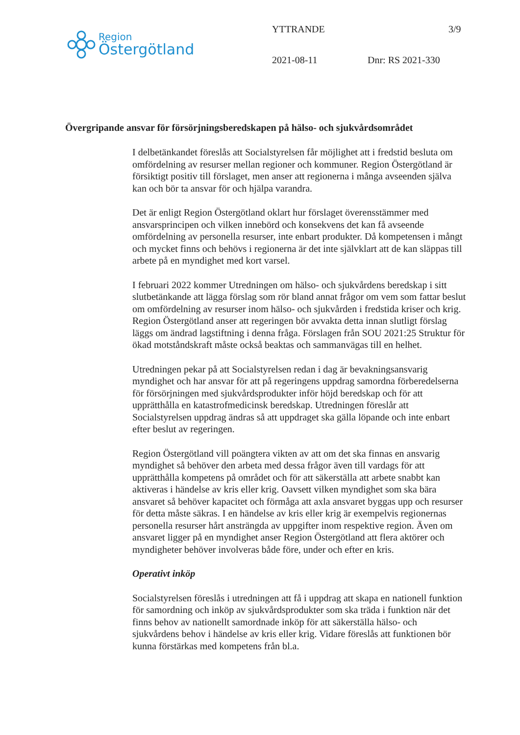Region
Östergötland
YTTRANDE 3/9
2021-08-11 Dnr: RS 2021-330
Övergripande ansvar för försörjningsberedskapen på hälso- och sjukvårdsområdet
I delbetänkandet föreslås att Socialstyrelsen får möjlighet att i fredstid besluta om omfördelning av resurser mellan regioner och kommuner. Region Östergötland är försiktigt positiv till förslaget, men anser att regionerna i många avseenden själva kan och bör ta ansvar för och hjälpa varandra.
Det är enligt Region Östergötland oklart hur förslaget överensstämmer med ansvarsprincipen och vilken innebörd och konsekvens det kan få avseende omfördelning av personella resurser, inte enbart produkter. Då kompetensen i mångt och mycket finns och behövs i regionerna är det inte självklart att de kan släppas till arbete på en myndighet med kort varsel.
I februari 2022 kommer Utredningen om hälso- och sjukvårdens beredskap i sitt slutbetänkande att lägga förslag som rör bland annat frågor om vem som fattar beslut om omfördelning av resurser inom hälso- och sjukvården i fredstida kriser och krig. Region Östergötland anser att regeringen bör avvakta detta innan slutligt förslag läggs om ändrad lagstiftning i denna fråga. Förslagen från SOU 2021:25 Struktur för ökad motståndskraft måste också beaktas och sammanvägas till en helhet.
Utredningen pekar på att Socialstyrelsen redan i dag är bevakningsansvarig myndighet och har ansvar för att på regeringens uppdrag samordna förberedelserna för försörjningen med sjukvårdsprodukter inför höjd beredskap och för att upprätthålla en katastrofmedicinsk beredskap. Utredningen föreslår att Socialstyrelsen uppdrag ändras så att uppdraget ska gälla löpande och inte enbart efter beslut av regeringen.
Region Östergötland vill poängtera vikten av att om det ska finnas en ansvarig myndighet så behöver den arbeta med dessa frågor även till vardags för att upprätthålla kompetens på området och för att säkerställa att arbete snabbt kan aktiveras i händelse av kris eller krig. Oavsett vilken myndighet som ska bära ansvaret så behöver kapacitet och förmåga att axla ansvaret byggas upp och resurser för detta måste säkras. I en händelse av kris eller krig är exempelvis regionernas personella resurser hårt ansträngda av uppgifter inom respektive region. Även om ansvaret ligger på en myndighet anser Region Östergötland att flera aktörer och myndigheter behöver involveras både före, under och efter en kris.
Operativt inköp
Socialstyrelsen föreslås i utredningen att få i uppdrag att skapa en nationell funktion för samordning och inköp av sjukvårdsprodukter som ska träda i funktion när det finns behov av nationellt samordnade inköp för att säkerställa hälso- och sjukvårdens behov i händelse av kris eller krig. Vidare föreslås att funktionen bör kunna förstärkas med kompetens från bl.a.